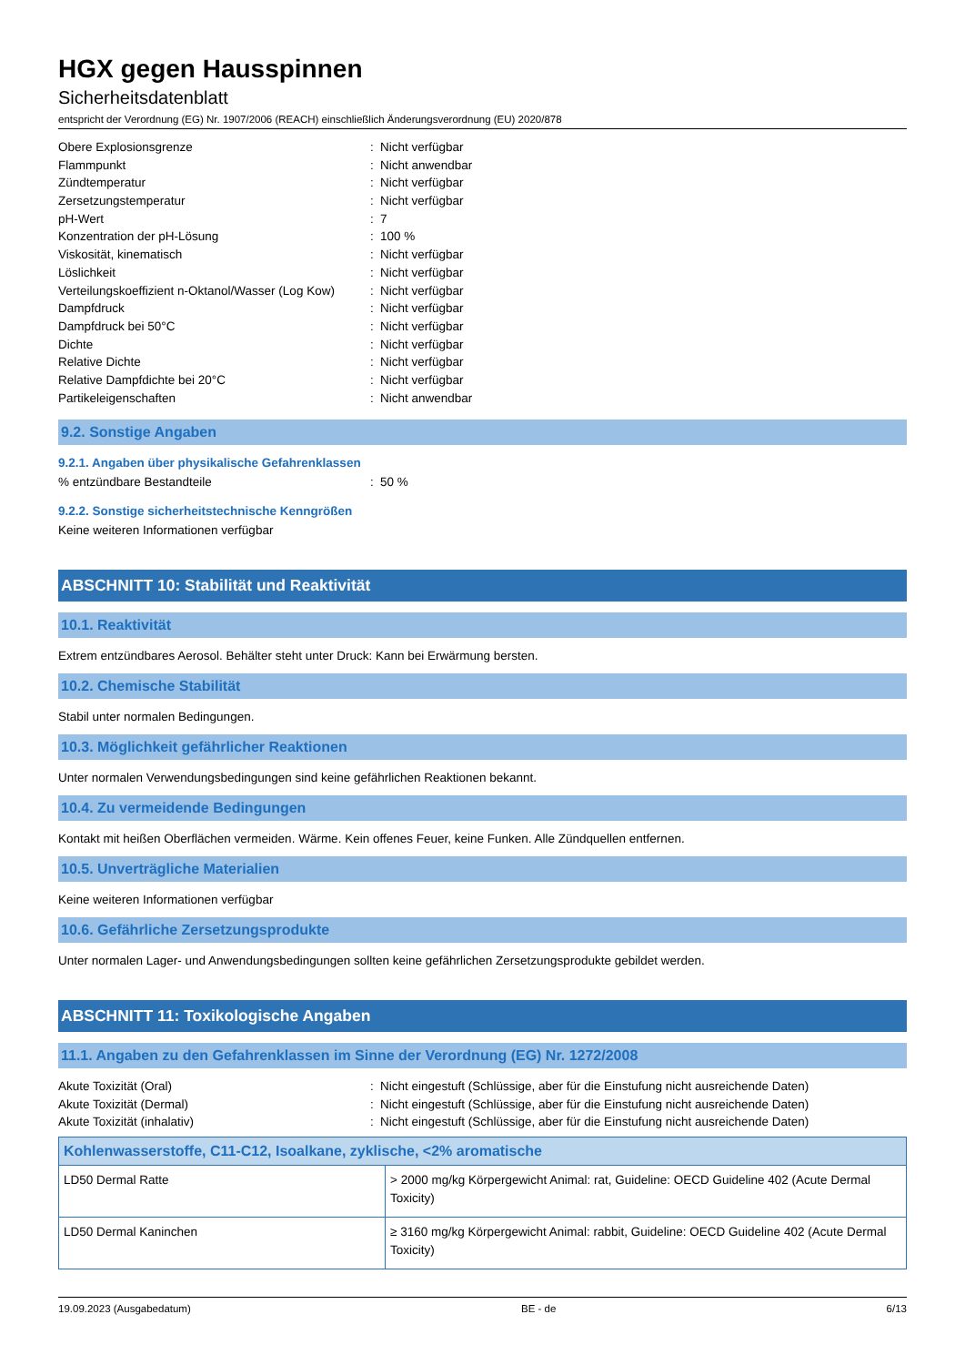HGX gegen Hausspinnen
Sicherheitsdatenblatt
entspricht der Verordnung (EG) Nr. 1907/2006 (REACH) einschließlich Änderungsverordnung (EU) 2020/878
| Obere Explosionsgrenze | : | Nicht verfügbar |
| Flammpunkt | : | Nicht anwendbar |
| Zündtemperatur | : | Nicht verfügbar |
| Zersetzungstemperatur | : | Nicht verfügbar |
| pH-Wert | : | 7 |
| Konzentration der pH-Lösung | : | 100 % |
| Viskosität, kinematisch | : | Nicht verfügbar |
| Löslichkeit | : | Nicht verfügbar |
| Verteilungskoeffizient n-Oktanol/Wasser (Log Kow) | : | Nicht verfügbar |
| Dampfdruck | : | Nicht verfügbar |
| Dampfdruck bei 50°C | : | Nicht verfügbar |
| Dichte | : | Nicht verfügbar |
| Relative Dichte | : | Nicht verfügbar |
| Relative Dampfdichte bei 20°C | : | Nicht verfügbar |
| Partikeleigenschaften | : | Nicht anwendbar |
9.2. Sonstige Angaben
9.2.1. Angaben über physikalische Gefahrenklassen
| % entzündbare Bestandteile | : | 50 % |
9.2.2. Sonstige sicherheitstechnische Kenngrößen
Keine weiteren Informationen verfügbar
ABSCHNITT 10: Stabilität und Reaktivität
10.1. Reaktivität
Extrem entzündbares Aerosol. Behälter steht unter Druck: Kann bei Erwärmung bersten.
10.2. Chemische Stabilität
Stabil unter normalen Bedingungen.
10.3. Möglichkeit gefährlicher Reaktionen
Unter normalen Verwendungsbedingungen sind keine gefährlichen Reaktionen bekannt.
10.4. Zu vermeidende Bedingungen
Kontakt mit heißen Oberflächen vermeiden. Wärme. Kein offenes Feuer, keine Funken. Alle Zündquellen entfernen.
10.5. Unverträgliche Materialien
Keine weiteren Informationen verfügbar
10.6. Gefährliche Zersetzungsprodukte
Unter normalen Lager- und Anwendungsbedingungen sollten keine gefährlichen Zersetzungsprodukte gebildet werden.
ABSCHNITT 11: Toxikologische Angaben
11.1. Angaben zu den Gefahrenklassen im Sinne der Verordnung (EG) Nr. 1272/2008
| Akute Toxizität (Oral) | : | Nicht eingestuft (Schlüssige, aber für die Einstufung nicht ausreichende Daten) |
| Akute Toxizität (Dermal) | : | Nicht eingestuft (Schlüssige, aber für die Einstufung nicht ausreichende Daten) |
| Akute Toxizität (inhalativ) | : | Nicht eingestuft (Schlüssige, aber für die Einstufung nicht ausreichende Daten) |
| Kohlenwasserstoffe, C11-C12, Isoalkane, zyklische, <2% aromatische | |
| --- | --- |
| LD50 Dermal Ratte | > 2000 mg/kg Körpergewicht Animal: rat, Guideline: OECD Guideline 402 (Acute Dermal Toxicity) |
| LD50 Dermal Kaninchen | ≥ 3160 mg/kg Körpergewicht Animal: rabbit, Guideline: OECD Guideline 402 (Acute Dermal Toxicity) |
19.09.2023 (Ausgabedatum) BE - de 6/13